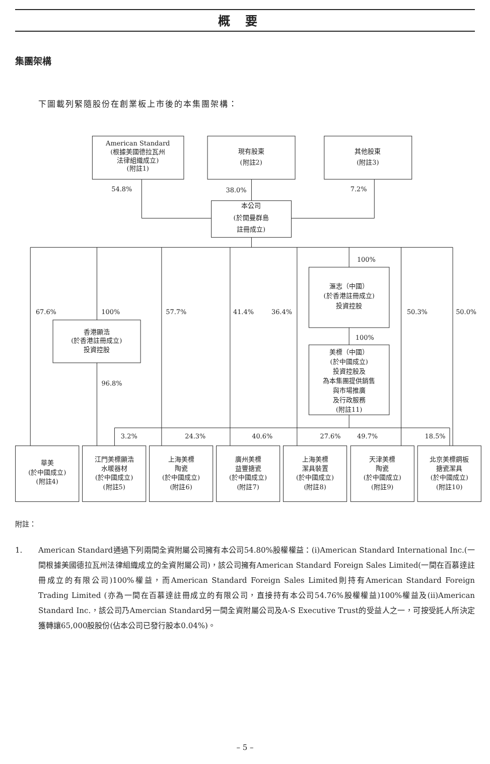概要
集團架構
下圖載列緊隨股份在創業板上市後的本集團架構：
American Standard
(根據美國德拉瓦州
法律組織成立)
(附註1)
現有股東
(附註2)
其他股東
(附註3)
54.8%
38.0%
7.2%
本公司
(於開曼群島
註冊成立)
100%
滙志（中國）
(於香港註冊成立)
投資控股
67.6%
100%
57.7%
41.4%
36.4%
50.3%
50.0%
香港顯浩
(於香港註冊成立)
投資控股
100%
美標（中國）
(於中國成立)
投資控股及
為本集團提供銷售
與市場推廣
及行政服務
(附註11)
96.8%
3.2%
24.3%
40.6%
27.6%
49.7%
18.5%
華美
(於中國成立)
(附註4)
江門美標顯浩
水暖器材
(於中國成立)
(附註5)
上海美標
陶瓷
(於中國成立)
(附註6)
廣州美標
益豐搪瓷
(於中國成立)
(附註7)
上海美標
潔具裝置
(於中國成立)
(附註8)
天津美標
陶瓷
(於中國成立)
(附註9)
北京美標鋼板
搪瓷潔具
(於中國成立)
(附註10)
附註：
1. American Standard通過下列兩間全資附屬公司擁有本公司54.80%股權權益：(i)American Standard International Inc.(一間根據美國德拉瓦州法律組織成立的全資附屬公司)，該公司擁有American Standard Foreign Sales Limited(一間在百慕達註冊成立的有限公司)100%權益，而American Standard Foreign Sales Limited則持有American Standard Foreign Trading Limited (亦為一間在百慕達註冊成立的有限公司，直接持有本公司54.76%股權權益)100%權益及(ii)American Standard Inc.，該公司乃Amercian Standard另一間全資附屬公司及A-S Executive Trust的受益人之一，可按受託人所決定獲轉讓65,000股股份(佔本公司已發行股本0.04%)。
– 5 –